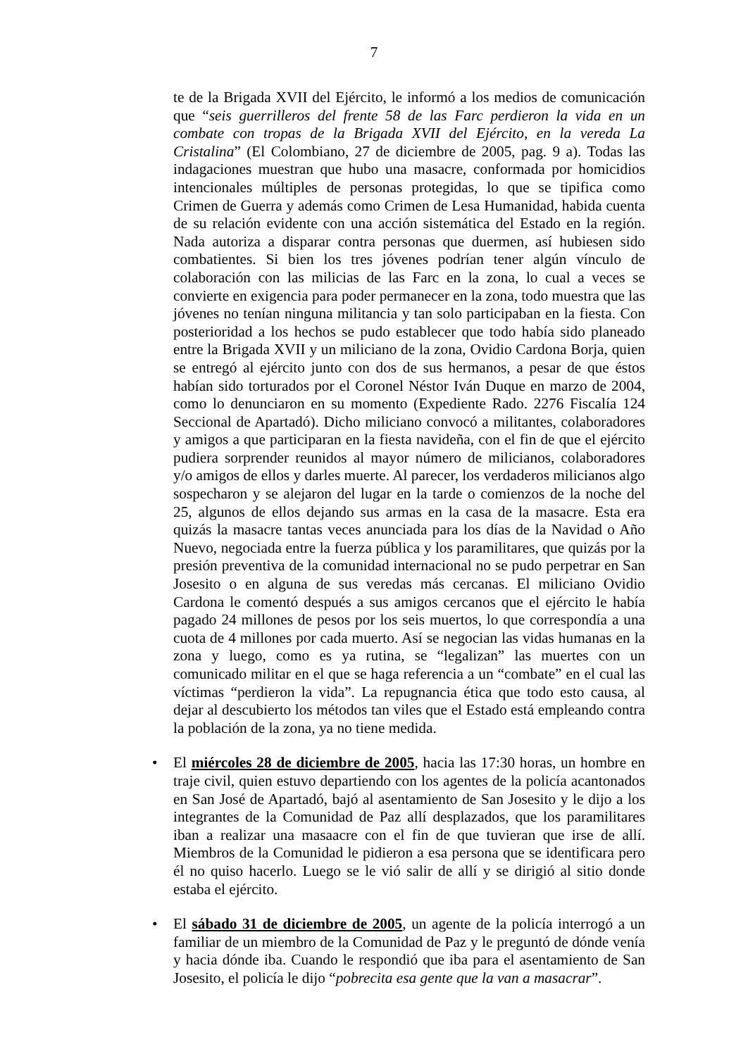7
te de la Brigada XVII del Ejército, le informó a los medios de comunicación que “seis guerrilleros del frente 58 de las Farc perdieron la vida en un combate con tropas de la Brigada XVII del Ejército, en la vereda La Cristalina” (El Colombiano, 27 de diciembre de 2005, pag. 9 a). Todas las indagaciones muestran que hubo una masacre, conformada por homicidios intencionales múltiples de personas protegidas, lo que se tipifica como Crimen de Guerra y además como Crimen de Lesa Humanidad, habida cuenta de su relación evidente con una acción sistemática del Estado en la región. Nada autoriza a disparar contra personas que duermen, así hubiesen sido combatientes. Si bien los tres jóvenes podrían tener algún vínculo de colaboración con las milicias de las Farc en la zona, lo cual a veces se convierte en exigencia para poder permanecer en la zona, todo muestra que las jóvenes no tenían ninguna militancia y tan solo participaban en la fiesta. Con posterioridad a los hechos se pudo establecer que todo había sido planeado entre la Brigada XVII y un miliciano de la zona, Ovidio Cardona Borja, quien se entregó al ejército junto con dos de sus hermanos, a pesar de que éstos habían sido torturados por el Coronel Néstor Iván Duque en marzo de 2004, como lo denunciaron en su momento (Expediente Rado. 2276 Fiscalía 124 Seccional de Apartadó). Dicho miliciano convocó a militantes, colaboradores y amigos a que participaran en la fiesta navideña, con el fin de que el ejército pudiera sorprender reunidos al mayor número de milicianos, colaboradores y/o amigos de ellos y darles muerte. Al parecer, los verdaderos milicianos algo sospecharon y se alejaron del lugar en la tarde o comienzos de la noche del 25, algunos de ellos dejando sus armas en la casa de la masacre. Esta era quizás la masacre tantas veces anunciada para los días de la Navidad o Año Nuevo, negociada entre la fuerza pública y los paramilitares, que quizás por la presión preventiva de la comunidad internacional no se pudo perpetrar en San Josesito o en alguna de sus veredas más cercanas. El miliciano Ovidio Cardona le comentó después a sus amigos cercanos que el ejército le había pagado 24 millones de pesos por los seis muertos, lo que correspondía a una cuota de 4 millones por cada muerto. Así se negocian las vidas humanas en la zona y luego, como es ya rutina, se “legalizan” las muertes con un comunicado militar en el que se haga referencia a un “combate” en el cual las víctimas “perdieron la vida”. La repugnancia ética que todo esto causa, al dejar al descubierto los métodos tan viles que el Estado está empleando contra la población de la zona, ya no tiene medida.
• El miércoles 28 de diciembre de 2005, hacia las 17:30 horas, un hombre en traje civil, quien estuvo departiendo con los agentes de la policía acantonados en San José de Apartadó, bajó al asentamiento de San Josesito y le dijo a los integrantes de la Comunidad de Paz allí desplazados, que los paramilitares iban a realizar una masaacre con el fin de que tuvieran que irse de allí. Miembros de la Comunidad le pidieron a esa persona que se identificara pero él no quiso hacerlo. Luego se le vió salir de allí y se dirigió al sitio donde estaba el ejército.
• El sábado 31 de diciembre de 2005, un agente de la policía interrogó a un familiar de un miembro de la Comunidad de Paz y le preguntó de dónde venía y hacia dónde iba. Cuando le respondió que iba para el asentamiento de San Josesito, el policía le dijo “pobrecita esa gente que la van a masacrar”.